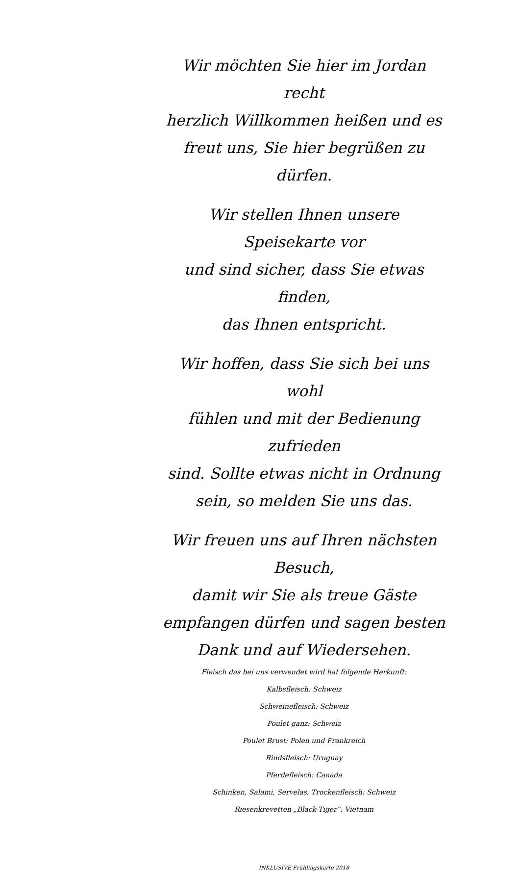Wir möchten Sie hier im Jordan recht
herzlich Willkommen heißen und es
freut uns, Sie hier begrüßen zu dürfen.
Wir stellen Ihnen unsere Speisekarte vor
und sind sicher, dass Sie etwas finden,
das Ihnen entspricht.
Wir hoffen, dass Sie sich bei uns wohl
fühlen und mit der Bedienung zufrieden
sind. Sollte etwas nicht in Ordnung
sein, so melden Sie uns das.
Wir freuen uns auf Ihren nächsten Besuch,
damit wir Sie als treue Gäste
empfangen dürfen und sagen besten
Dank und auf Wiedersehen.
Fleisch das bei uns verwendet wird hat folgende Herkunft:
Kalbsfleisch: Schweiz
Schweinefleisch: Schweiz
Poulet ganz: Schweiz
Poulet Brust: Polen und Frankreich
Rindsfleisch: Uruguay
Pferdefleisch: Canada
Schinken, Salami, Servelas, Trockenfleisch: Schweiz
Riesenkrevetten „Black-Tiger“: Vietnam
INKLUSIVE Frühlingskarte 2018